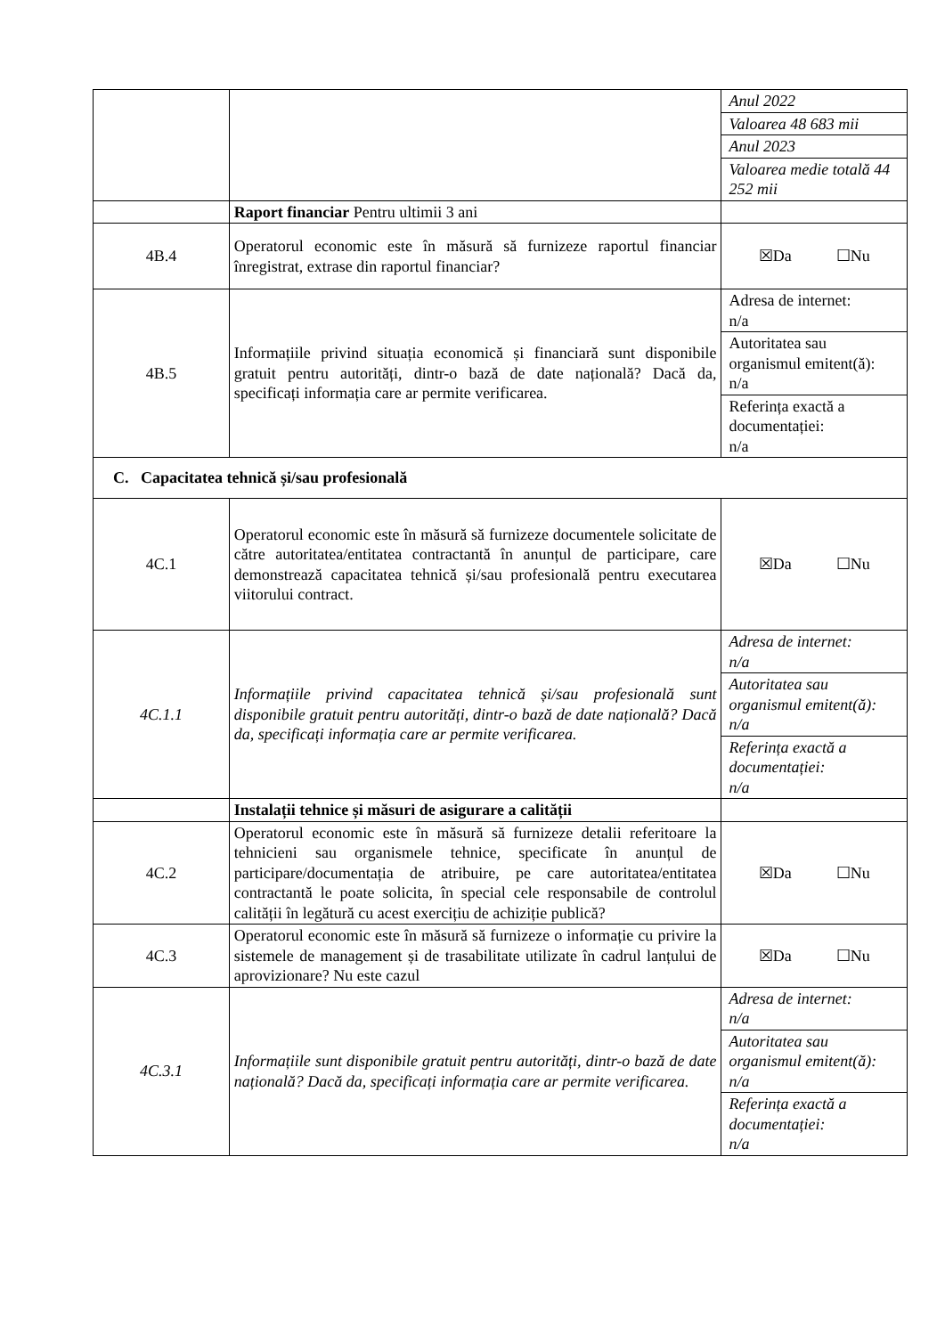| | | Anul 2022 Valoarea 48 683 mii Anul 2023 Valoarea medie totală 44 252 mii |
| | Raport financiar Pentru ultimii 3 ani | |
| 4B.4 | Operatorul economic este în măsură să furnizeze raportul financiar înregistrat, extrase din raportul financiar? | ☒Da ☐Nu |
| 4B.5 | Informațiile privind situația economică și financiară sunt disponibile gratuit pentru autorități, dintr-o bază de date națională? Dacă da, specificați informația care ar permite verificarea. | Adresa de internet: n/a Autoritatea sau organismul emitent(ă): n/a Referința exactă a documentației: n/a |
| C. Capacitatea tehnică și/sau profesională | | |
| 4C.1 | Operatorul economic este în măsură să furnizeze documentele solicitate de către autoritatea/entitatea contractantă în anunțul de participare, care demonstrează capacitatea tehnică și/sau profesională pentru executarea viitorului contract. | ☒Da ☐Nu |
| 4C.1.1 | Informațiile privind capacitatea tehnică și/sau profesională sunt disponibile gratuit pentru autorități, dintr-o bază de date națională? Dacă da, specificați informația care ar permite verificarea. | Adresa de internet: n/a Autoritatea sau organismul emitent(ă): n/a Referința exactă a documentației: n/a |
| | Instalații tehnice și măsuri de asigurare a calității | |
| 4C.2 | Operatorul economic este în măsură să furnizeze detalii referitoare la tehnicieni sau organismele tehnice, specificate în anunțul de participare/documentația de atribuire, pe care autoritatea/entitatea contractantă le poate solicita, în special cele responsabile de controlul calității în legătură cu acest exercițiu de achiziție publică? | ☒Da ☐Nu |
| 4C.3 | Operatorul economic este în măsură să furnizeze o informație cu privire la sistemele de management și de trasabilitate utilizate în cadrul lanțului de aprovizionare? Nu este cazul | ☒Da ☐Nu |
| 4C.3.1 | Informațiile sunt disponibile gratuit pentru autorități, dintr-o bază de date națională? Dacă da, specificați informația care ar permite verificarea. | Adresa de internet: n/a Autoritatea sau organismul emitent(ă): n/a Referința exactă a documentației: n/a |